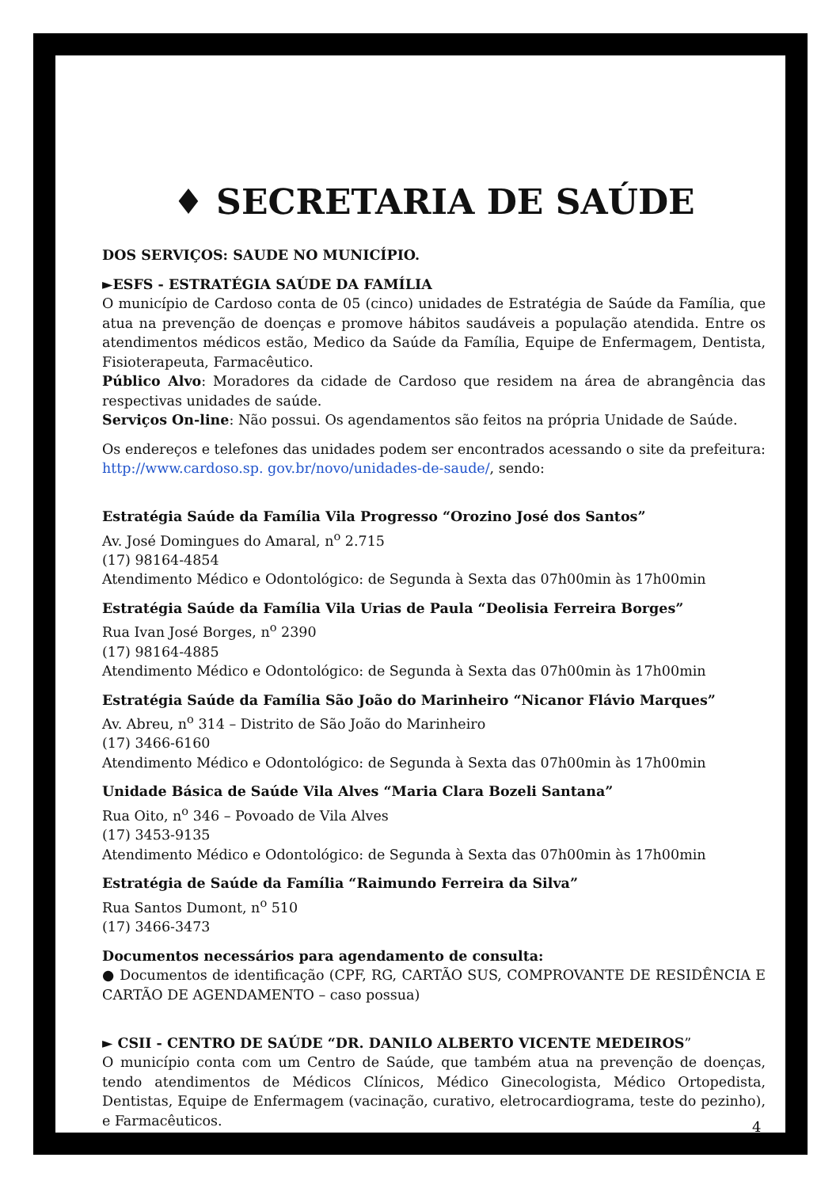♦ SECRETARIA DE SAÚDE
DOS SERVIÇOS: SAUDE NO MUNICÍPIO.
►ESFS - ESTRATÉGIA SAÚDE DA FAMÍLIA
O município de Cardoso conta de 05 (cinco) unidades de Estratégia de Saúde da Família, que atua na prevenção de doenças e promove hábitos saudáveis a população atendida. Entre os atendimentos médicos estão, Medico da Saúde da Família, Equipe de Enfermagem, Dentista, Fisioterapeuta, Farmacêutico.
Público Alvo: Moradores da cidade de Cardoso que residem na área de abrangência das respectivas unidades de saúde.
Serviços On-line: Não possui. Os agendamentos são feitos na própria Unidade de Saúde.
Os endereços e telefones das unidades podem ser encontrados acessando o site da prefeitura: http://www.cardoso.sp. gov.br/novo/unidades-de-saude/, sendo:
Estratégia Saúde da Família Vila Progresso “Orozino José dos Santos”
Av. José Domingues do Amaral, n<sup>o</sup> 2.715
(17) 98164-4854
Atendimento Médico e Odontológico: de Segunda à Sexta das 07h00min às 17h00min
Estratégia Saúde da Família Vila Urias de Paula “Deolisia Ferreira Borges”
Rua Ivan José Borges, n<sup>o</sup> 2390
(17) 98164-4885
Atendimento Médico e Odontológico: de Segunda à Sexta das 07h00min às 17h00min
Estratégia Saúde da Família São João do Marinheiro “Nicanor Flávio Marques”
Av. Abreu, n<sup>o</sup> 314 – Distrito de São João do Marinheiro
(17) 3466-6160
Atendimento Médico e Odontológico: de Segunda à Sexta das 07h00min às 17h00min
Unidade Básica de Saúde Vila Alves “Maria Clara Bozeli Santana”
Rua Oito, n<sup>o</sup> 346 – Povoado de Vila Alves
(17) 3453-9135
Atendimento Médico e Odontológico: de Segunda à Sexta das 07h00min às 17h00min
Estratégia de Saúde da Família “Raimundo Ferreira da Silva”
Rua Santos Dumont, n<sup>o</sup> 510
(17) 3466-3473
Documentos necessários para agendamento de consulta:
● Documentos de identificação (CPF, RG, CARTÃO SUS, COMPROVANTE DE RESIDÊNCIA E CARTÃO DE AGENDAMENTO – caso possua)
► CSII - CENTRO DE SAÚDE “DR. DANILO ALBERTO VICENTE MEDEIROS”
O município conta com um Centro de Saúde, que também atua na prevenção de doenças, tendo atendimentos de Médicos Clínicos, Médico Ginecologista, Médico Ortopedista, Dentistas, Equipe de Enfermagem (vacinação, curativo, eletrocardiograma, teste do pezinho), e Farmacêuticos.
4